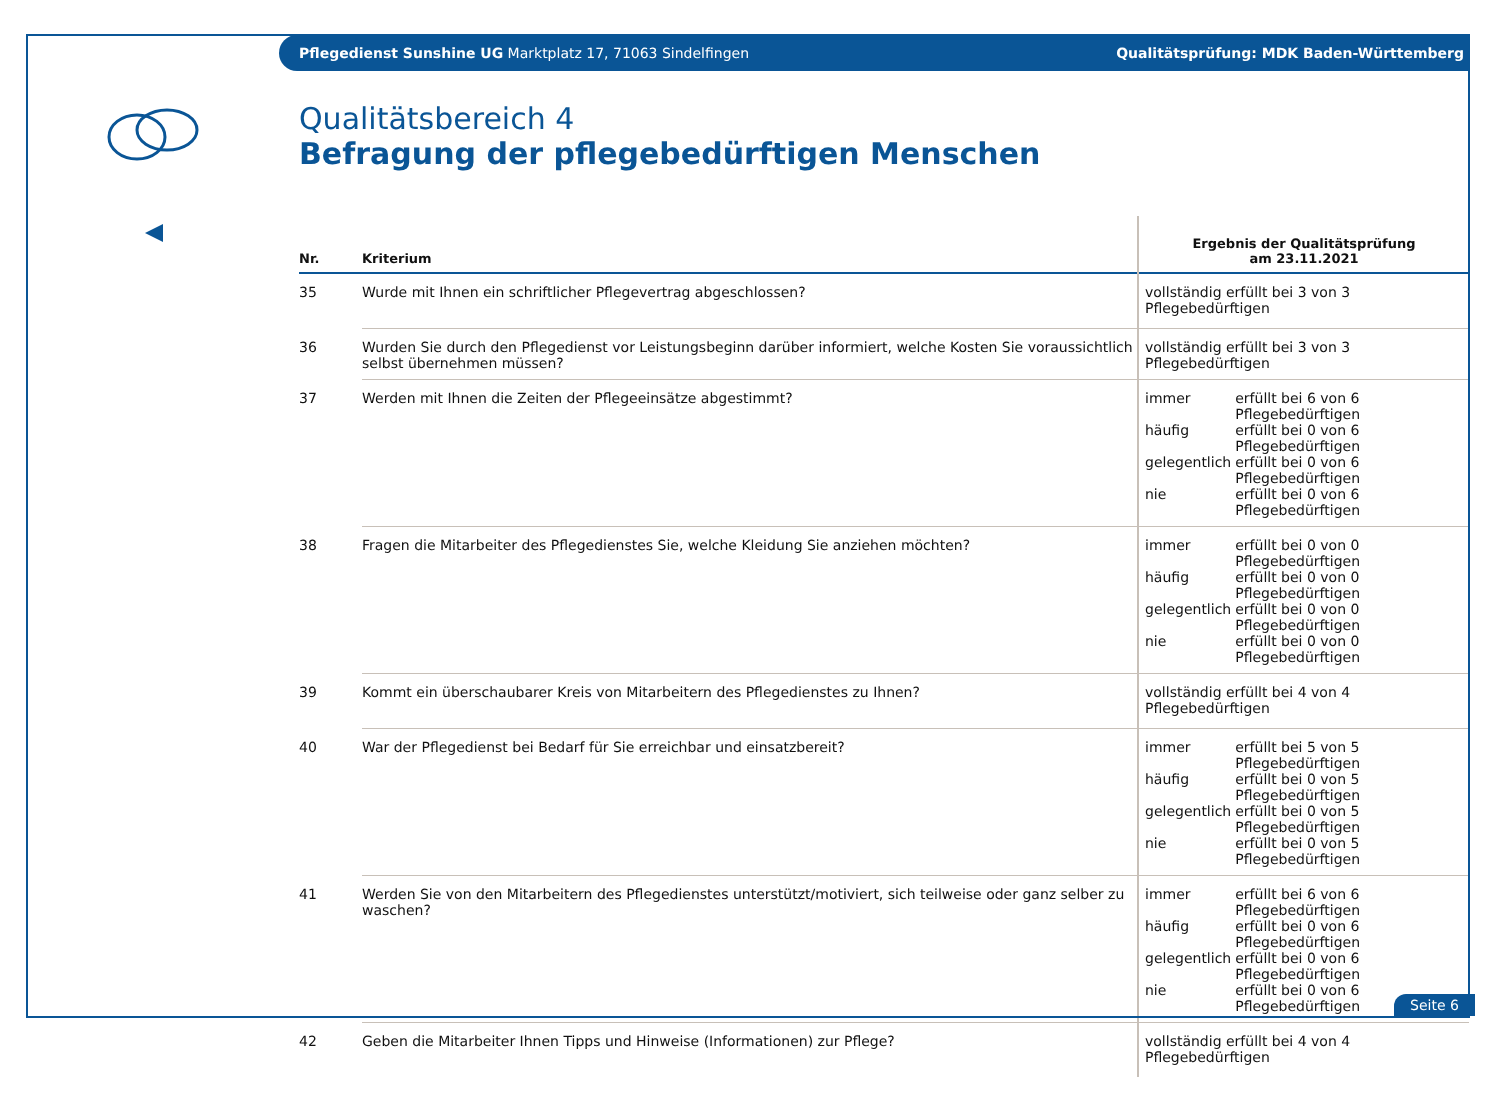Pflegedienst Sunshine UG Marktplatz 17, 71063 Sindelfingen Qualitätsprüfung: MDK Baden-Württemberg
Qualitätsbereich 4
Befragung der pflegebedürftigen Menschen
| Nr. | Kriterium | Ergebnis der Qualitätsprüfung am 23.11.2021 |
| --- | --- | --- |
| 35 | Wurde mit Ihnen ein schriftlicher Pflegevertrag abgeschlossen? | vollständig erfüllt bei 3 von 3 Pflegebedürftigen |
| 36 | Wurden Sie durch den Pflegedienst vor Leistungsbeginn darüber informiert, welche Kosten Sie voraussichtlich selbst übernehmen müssen? | vollständig erfüllt bei 3 von 3 Pflegebedürftigen |
| 37 | Werden mit Ihnen die Zeiten der Pflegeeinsätze abgestimmt? | / immer / erfüllt bei 6 von 6 Pflegebedürftigen / / häufig / erfüllt bei 0 von 6 Pflegebedürftigen / / gelegentlich / erfüllt bei 0 von 6 Pflegebedürftigen / / nie / erfüllt bei 0 von 6 Pflegebedürftigen / |
| 38 | Fragen die Mitarbeiter des Pflegedienstes Sie, welche Kleidung Sie anziehen möchten? | / immer / erfüllt bei 0 von 0 Pflegebedürftigen / / häufig / erfüllt bei 0 von 0 Pflegebedürftigen / / gelegentlich / erfüllt bei 0 von 0 Pflegebedürftigen / / nie / erfüllt bei 0 von 0 Pflegebedürftigen / |
| 39 | Kommt ein überschaubarer Kreis von Mitarbeitern des Pflegedienstes zu Ihnen? | vollständig erfüllt bei 4 von 4 Pflegebedürftigen |
| 40 | War der Pflegedienst bei Bedarf für Sie erreichbar und einsatzbereit? | / immer / erfüllt bei 5 von 5 Pflegebedürftigen / / häufig / erfüllt bei 0 von 5 Pflegebedürftigen / / gelegentlich / erfüllt bei 0 von 5 Pflegebedürftigen / / nie / erfüllt bei 0 von 5 Pflegebedürftigen / |
| 41 | Werden Sie von den Mitarbeitern des Pflegedienstes unterstützt/motiviert, sich teilweise oder ganz selber zu waschen? | / immer / erfüllt bei 6 von 6 Pflegebedürftigen / / häufig / erfüllt bei 0 von 6 Pflegebedürftigen / / gelegentlich / erfüllt bei 0 von 6 Pflegebedürftigen / / nie / erfüllt bei 0 von 6 Pflegebedürftigen / |
| 42 | Geben die Mitarbeiter Ihnen Tipps und Hinweise (Informationen) zur Pflege? | vollständig erfüllt bei 4 von 4 Pflegebedürftigen |
Seite 6